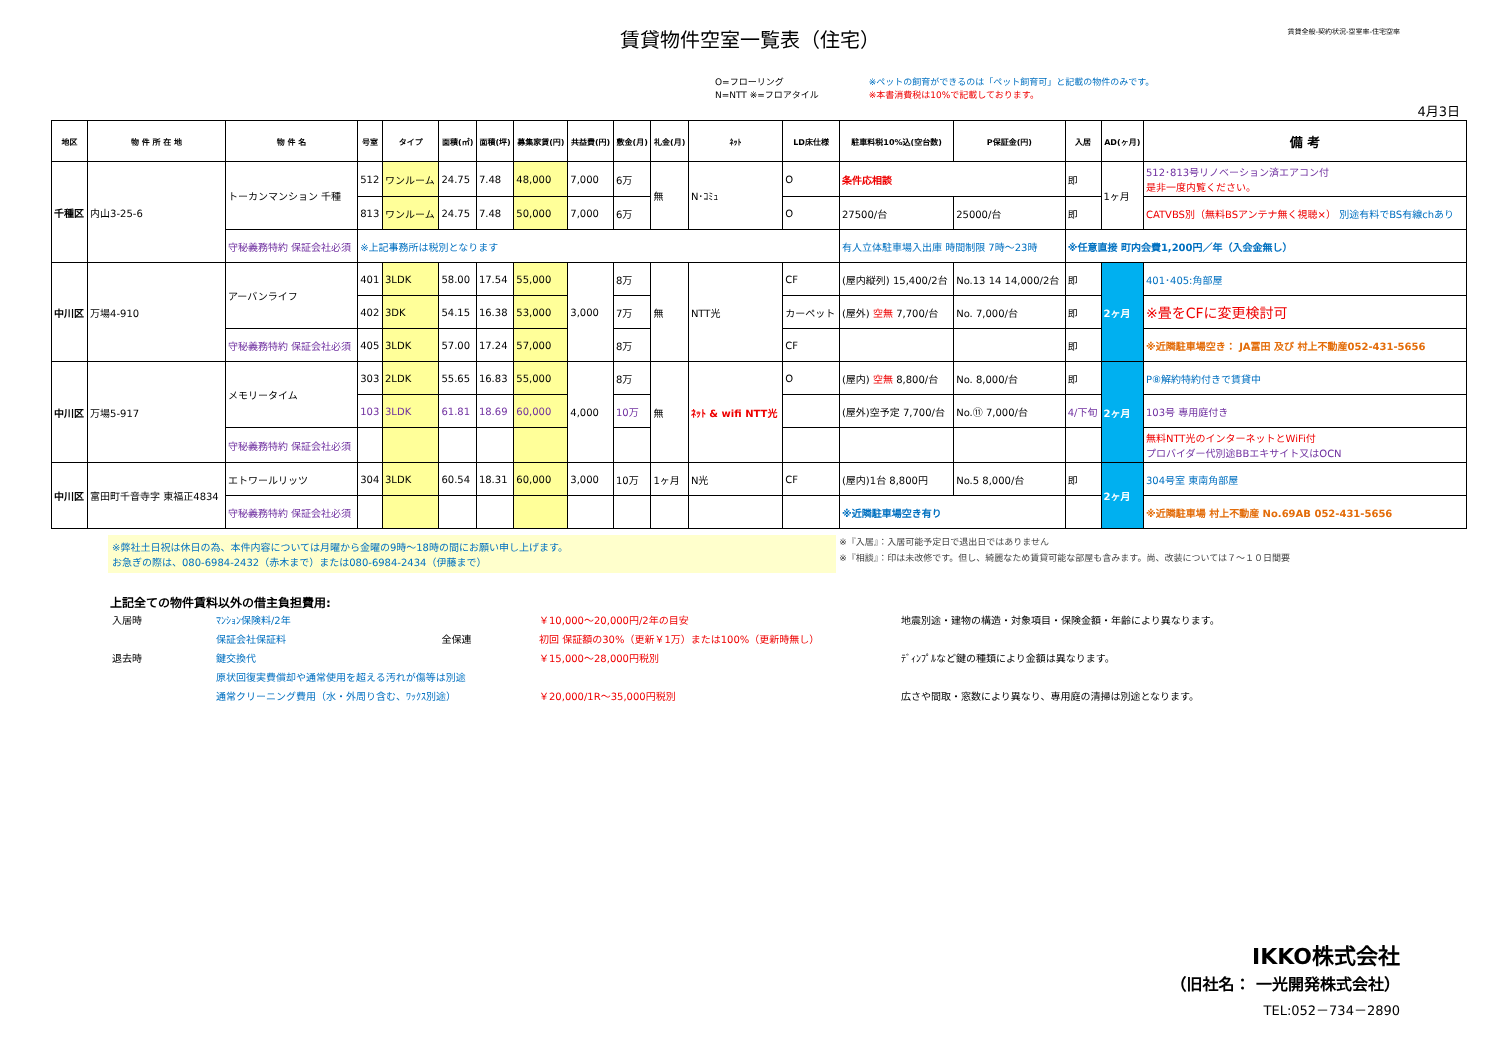賃貸物件空室一覧表（住宅）
賃貸全般-契約状況-空室率-住宅空率
O=フローリング
N=NTT ※=フロアタイル
※ペットの飼育ができるのは「ペット飼育可」と記載の物件のみです。
※本書消費税は10%で記載しております。
4月3日
| 地区 | 物 件 所 在 地 | 物 件 名 | 号室 | タイプ | 面積(㎡) | 面積(坪) | 募集家賃(円) | 共益費(円) | 敷金(月) | 礼金(月) | ﾈｯﾄ | LD床仕様 | 駐車料税10%込(空台数) | P保証金(円) | 入居 | AD(ヶ月) | 備 考 |
| --- | --- | --- | --- | --- | --- | --- | --- | --- | --- | --- | --- | --- | --- | --- | --- | --- | --- |
| 千種区 | 内山3-25-6 | トーカンマンション 千種 | 512 | ワンルーム | 24.75 | 7.48 | 48,000 | 7,000 | 6万 | 無 | N･ｺﾐｭ | O | 条件応相談 | | 即 | 1ヶ月 | 512･813号リノベーション済エアコン付 是非一度内覧ください。 |
| | | | 813 | ワンルーム | 24.75 | 7.48 | 50,000 | 7,000 | 6万 | | | O | 27500/台 | 25000/台 | 即 | | CATVBS別（無料BSアンテナ無く視聴×） 別途有料でBS有線chあり |
| | | 守秘義務特約 保証会社必須 | ※上記事務所は税別となります | | | | | | | | | | 有人立体駐車場入出庫 時間制限 7時～23時 | | ※任意直接 町内会費1,200円／年（入会金無し） | | |
| 中川区 | 万場4-910 | アーバンライフ | 401 | 3LDK | 58.00 | 17.54 | 55,000 | 3,000 | 8万 | 無 | NTT光 | CF | (屋内縦列) 15,400/2台 | No.13 14 14,000/2台 | 即 | 2ヶ月 | 401･405:角部屋 |
| | | | 402 | 3DK | 54.15 | 16.38 | 53,000 | | 7万 | | | カーペット | (屋外) 空無 7,700/台 | No. 7,000/台 | 即 | | ※畳をCFに変更検討可 |
| | | 守秘義務特約 保証会社必須 | 405 | 3LDK | 57.00 | 17.24 | 57,000 | | 8万 | | | CF | | | 即 | | ※近隣駐車場空き： JA冨田 及び 村上不動産052-431-5656 |
| 中川区 | 万場5-917 | メモリータイム | 303 | 2LDK | 55.65 | 16.83 | 55,000 | 4,000 | 8万 | 無 | ﾈｯﾄ & wifi NTT光 | O | (屋内) 空無 8,800/台 | No. 8,000/台 | 即 | 2ヶ月 | P⑧解約特約付きで賃貸中 |
| | | | 103 | 3LDK | 61.81 | 18.69 | 60,000 | | 10万 | | | | (屋外)空予定 7,700/台 | No.⑪ 7,000/台 | 4/下旬 | | 103号 専用庭付き |
| | | 守秘義務特約 保証会社必須 | | | | | | | | | | | | | | | 無料NTT光のインターネットとWiFi付 プロバイダー代別途BBエキサイト又はOCN |
| 中川区 | 富田町千音寺字 東福正4834 | エトワールリッツ | 304 | 3LDK | 60.54 | 18.31 | 60,000 | 3,000 | 10万 | 1ヶ月 | N光 | CF | (屋内)1台 8,800円 | No.5 8,000/台 | 即 | 2ヶ月 | 304号室 東南角部屋 |
| | | 守秘義務特約 保証会社必須 | | | | | | | | | | | ※近隣駐車場空き有り | | | | ※近隣駐車場 村上不動産 No.69AB 052-431-5656 |
※弊社土日祝は休日の為、本件内容については月曜から金曜の9時～18時の間にお願い申し上げます。
お急ぎの際は、080-6984-2432（赤木まで）または080-6984-2434（伊藤まで）
※『入居』：入居可能予定日で退出日ではありません
※『相談』：印は未改修です。但し、綺麗なため賃貸可能な部屋も含みます。尚、改装については７～１０日間要
上記全ての物件賃料以外の借主負担費用:
| 入居時 | ﾏﾝｼｮﾝ保険料/2年 | | ￥10,000～20,000円/2年の目安 | 地震別途・建物の構造・対象項目・保険金額・年齢により異なります。 |
| | 保証会社保証料 | 全保連 | 初回 保証額の30%（更新￥1万）または100%（更新時無し） | |
| 退去時 | 鍵交換代 | | ￥15,000～28,000円税別 | ﾃﾞｨﾝﾌﾟﾙなど鍵の種類により金額は異なります。 |
| | 原状回復実費償却や通常使用を超える汚れが傷等は別途 | | | |
| | 通常クリーニング費用（水・外周り含む、ﾜｯｸｽ別途） | | ￥20,000/1R～35,000円税別 | 広さや間取・窓数により異なり、専用庭の清掃は別途となります。 |
IKKO株式会社
（旧社名： 一光開発株式会社）
TEL:052－734－2890